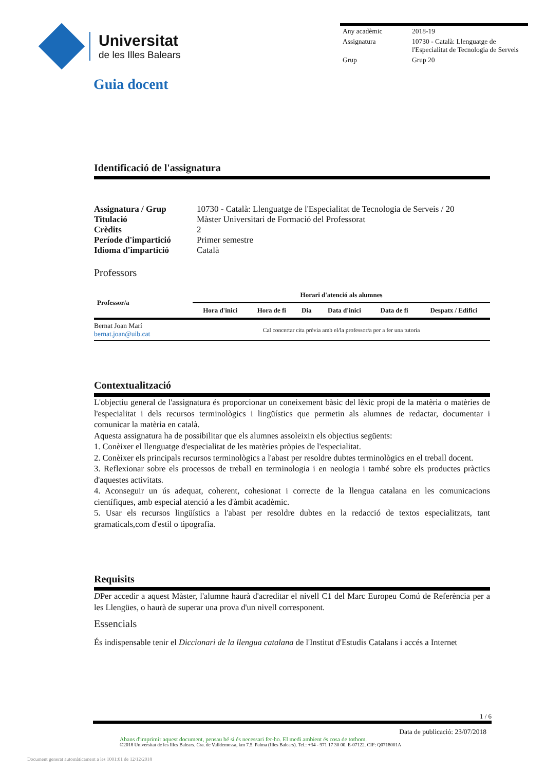Universitat
de les Illes Balears
| Any acadèmic | 2018-19 |
| Assignatura | 10730 - Català: Llenguatge de l'Especialitat de Tecnologia de Serveis |
| Grup | Grup 20 |
Guia docent
Identificació de l'assignatura
| Assignatura / Grup | 10730 - Català: Llenguatge de l'Especialitat de Tecnologia de Serveis / 20 |
| Titulació | Màster Universitari de Formació del Professorat |
| Crèdits | 2 |
| Període d'impartició | Primer semestre |
| Idioma d'impartició | Català |
Professors
| Professor/a | Horari d'atenció als alumnes | | | | | |
| --- | --- | --- | --- | --- | --- | --- |
| | Hora d'inici | Hora de fi | Dia | Data d'inici | Data de fi | Despatx / Edifici |
| Bernat Joan Marí bernat.joan@uib.cat | Cal concertar cita prèvia amb el/la professor/a per a fer una tutoria | | | | | |
Contextualització
L'objectiu general de l'assignatura és proporcionar un coneixement bàsic del lèxic propi de la matèria o matèries de l'especialitat i dels recursos terminològics i lingüístics que permetin als alumnes de redactar, documentar i comunicar la matèria en català.
Aquesta assignatura ha de possibilitar que els alumnes assoleixin els objectius següents:
1. Conèixer el llenguatge d'especialitat de les matèries pròpies de l'especialitat.
2. Conèixer els principals recursos terminològics a l'abast per resoldre dubtes terminològics en el treball docent.
3. Reflexionar sobre els processos de treball en terminologia i en neologia i també sobre els productes pràctics d'aquestes activitats.
4. Aconseguir un ús adequat, coherent, cohesionat i correcte de la llengua catalana en les comunicacions científiques, amb especial atenció a les d'àmbit acadèmic.
5. Usar els recursos lingüístics a l'abast per resoldre dubtes en la redacció de textos especialitzats, tant gramaticals,com d'estil o tipografia.
Requisits
DPer accedir a aquest Màster, l'alumne haurà d'acreditar el nivell C1 del Marc Europeu Comú de Referència per a les Llengües, o haurà de superar una prova d'un nivell corresponent.
Essencials
És indispensable tenir el Diccionari de la llengua catalana de l'Institut d'Estudis Catalans i accés a Internet
1 / 6
Data de publicació: 23/07/2018
Abans d'imprimir aquest document, pensau bé si és necessari fer-ho. El medi ambient és cosa de tothom.
©2018 Universitat de les Illes Balears. Cra. de Valldemossa, km 7.5. Palma (Illes Balears). Tel.: +34 - 971 17 30 00. E-07122. CIF: Q0718001A
Document generat automàticament a les 1001:01 de 12/12/2018